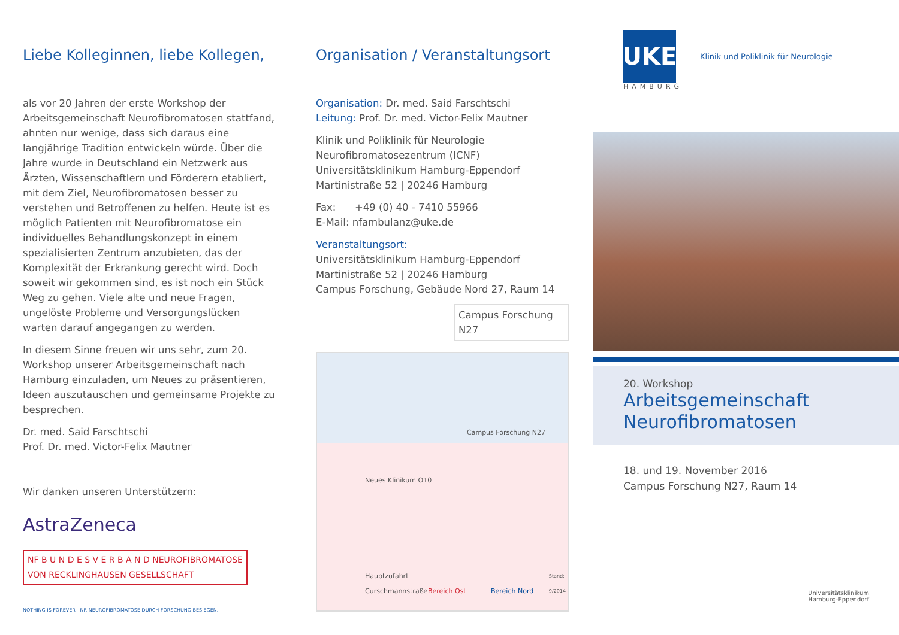Liebe Kolleginnen, liebe Kollegen,
als vor 20 Jahren der erste Workshop der Arbeitsgemeinschaft Neurofibromatosen stattfand, ahnten nur wenige, dass sich daraus eine langjährige Tradition entwickeln würde. Über die Jahre wurde in Deutschland ein Netzwerk aus Ärzten, Wissenschaftlern und Förderern etabliert, mit dem Ziel, Neurofibromatosen besser zu verstehen und Betroffenen zu helfen. Heute ist es möglich Patienten mit Neurofibromatose ein individuelles Behandlungskonzept in einem spezialisierten Zentrum anzubieten, das der Komplexität der Erkrankung gerecht wird. Doch soweit wir gekommen sind, es ist noch ein Stück Weg zu gehen. Viele alte und neue Fragen, ungelöste Probleme und Versorgungslücken warten darauf angegangen zu werden.
In diesem Sinne freuen wir uns sehr, zum 20. Workshop unserer Arbeitsgemeinschaft nach Hamburg einzuladen, um Neues zu präsentieren, Ideen auszutauschen und gemeinsame Projekte zu besprechen.
Dr. med. Said Farschtschi
Prof. Dr. med. Victor-Felix Mautner
Wir danken unseren Unterstützern:
AstraZeneca
NF B U N D E S V E R B A N D NEUROFIBROMATOSE
VON RECKLINGHAUSEN GESELLSCHAFT
NOTHING IS FOREVER NF. NEUROFIBROMATOSE DURCH FORSCHUNG BESIEGEN.
Organisation / Veranstaltungsort
Organisation: Dr. med. Said Farschtschi
Leitung: Prof. Dr. med. Victor-Felix Mautner
Klinik und Poliklinik für Neurologie
Neurofibromatosezentrum (ICNF)
Universitätsklinikum Hamburg-Eppendorf
Martinistraße 52 | 20246 Hamburg
Fax: +49 (0) 40 - 7410 55966
E-Mail: nfambulanz@uke.de
Veranstaltungsort:
Universitätsklinikum Hamburg-Eppendorf
Martinistraße 52 | 20246 Hamburg
Campus Forschung, Gebäude Nord 27, Raum 14
Campus Forschung N27
Neues Klinikum O10
Campus Forschung N27
Hauptzufahrt
Curschmannstraße
Bereich Ost Bereich Nord
Stand:
9/2014
UKE
Klinik und Poliklinik für Neurologie
HAMBURG
20. Workshop
Arbeitsgemeinschaft
Neurofibromatosen
18. und 19. November 2016
Campus Forschung N27, Raum 14
Universitätsklinikum
Hamburg-Eppendorf